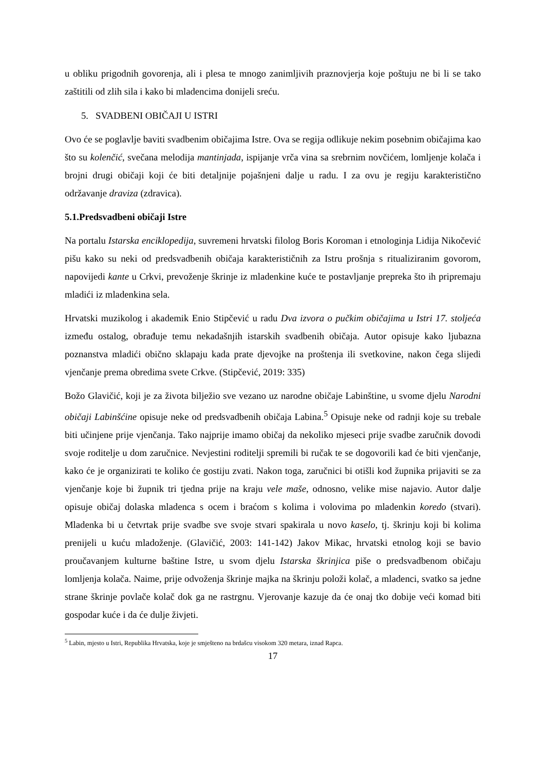u obliku prigodnih govorenja, ali i plesa te mnogo zanimljivih praznovjerja koje poštuju ne bi li se tako zaštitili od zlih sila i kako bi mladencima donijeli sreću.
5. SVADBENI OBIČAJI U ISTRI
Ovo će se poglavlje baviti svadbenim običajima Istre. Ova se regija odlikuje nekim posebnim običajima kao što su kolenčić, svečana melodija mantinjada, ispijanje vrča vina sa srebrnim novčićem, lomljenje kolača i brojni drugi običaji koji će biti detaljnije pojašnjeni dalje u radu. I za ovu je regiju karakteristično održavanje draviza (zdravica).
5.1.Predsvadbeni običaji Istre
Na portalu Istarska enciklopedija, suvremeni hrvatski filolog Boris Koroman i etnologinja Lidija Nikočević pišu kako su neki od predsvadbenih običaja karakterističnih za Istru prošnja s ritualiziranim govorom, napovijedi kante u Crkvi, prevoženje škrinje iz mladenkine kuće te postavljanje prepreka što ih pripremaju mladići iz mladenkina sela.
Hrvatski muzikolog i akademik Enio Stipčević u radu Dva izvora o pučkim običajima u Istri 17. stoljeća između ostalog, obrađuje temu nekadašnjih istarskih svadbenih običaja. Autor opisuje kako ljubazna poznanstva mladići obično sklapaju kada prate djevojke na proštenja ili svetkovine, nakon čega slijedi vjenčanje prema obredima svete Crkve. (Stipčević, 2019: 335)
Božo Glavičić, koji je za života bilježio sve vezano uz narodne običaje Labinštine, u svome djelu Narodni običaji Labinšćine opisuje neke od predsvadbenih običaja Labina.<sup>5</sup> Opisuje neke od radnji koje su trebale biti učinjene prije vjenčanja. Tako najprije imamo običaj da nekoliko mjeseci prije svadbe zaručnik dovodi svoje roditelje u dom zaručnice. Nevjestini roditelji spremili bi ručak te se dogovorili kad će biti vjenčanje, kako će je organizirati te koliko će gostiju zvati. Nakon toga, zaručnici bi otišli kod župnika prijaviti se za vjenčanje koje bi župnik tri tjedna prije na kraju vele maše, odnosno, velike mise najavio. Autor dalje opisuje običaj dolaska mladenca s ocem i braćom s kolima i volovima po mladenkin koredo (stvari). Mladenka bi u četvrtak prije svadbe sve svoje stvari spakirala u novo kaselo, tj. škrinju koji bi kolima prenijeli u kuću mladoženje. (Glavičić, 2003: 141-142) Jakov Mikac, hrvatski etnolog koji se bavio proučavanjem kulturne baštine Istre, u svom djelu Istarska škrinjica piše o predsvadbenom običaju lomljenja kolača. Naime, prije odvoženja škrinje majka na škrinju položi kolač, a mladenci, svatko sa jedne strane škrinje povlače kolač dok ga ne rastrgnu. Vjerovanje kazuje da će onaj tko dobije veći komad biti gospodar kuće i da će dulje živjeti.
<sup>5</sup> Labin, mjesto u Istri, Republika Hrvatska, koje je smješteno na brdašcu visokom 320 metara, iznad Rapca.
17